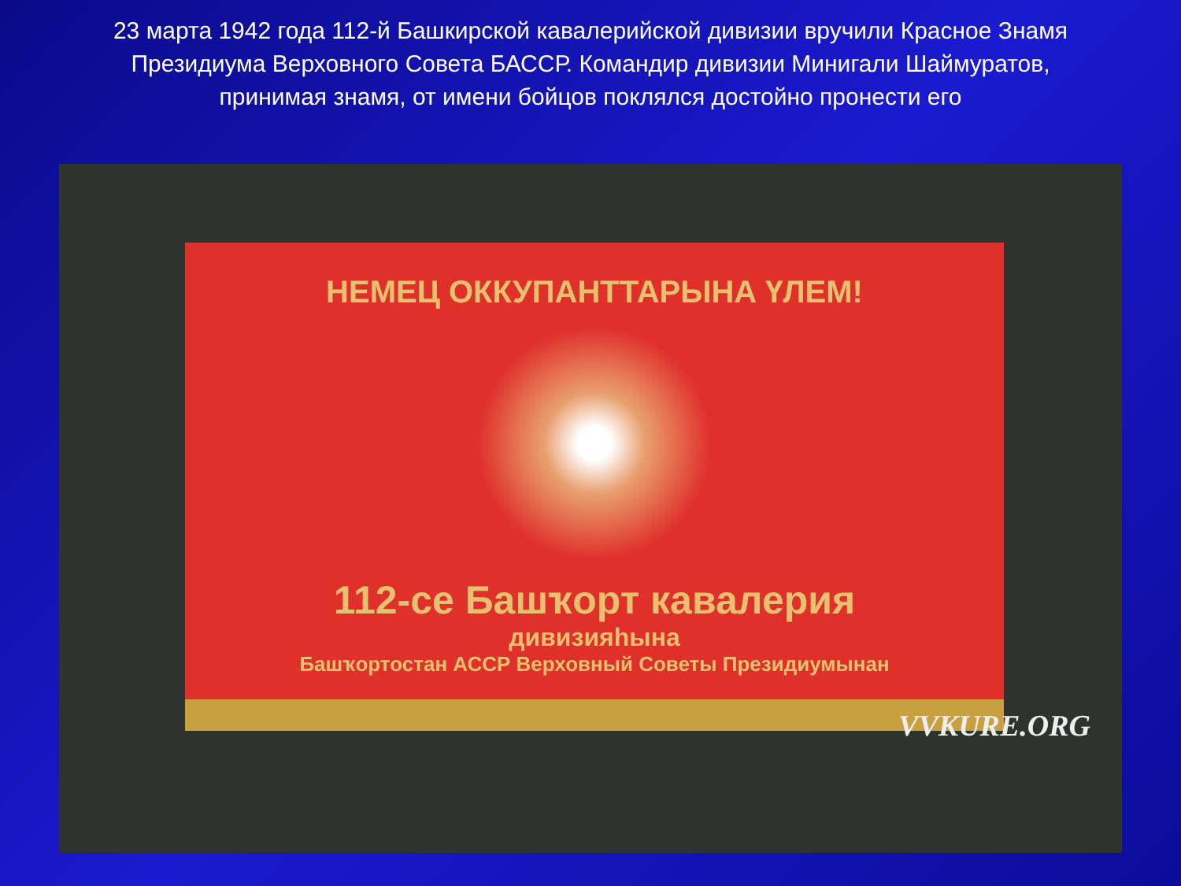23 марта 1942 года 112-й Башкирской кавалерийской дивизии вручили Красное Знамя Президиума Верховного Совета БАССР. Командир дивизии Минигали Шаймуратов, принимая знамя, от имени бойцов поклялся достойно пронести его
НЕМЕЦ ОККУПАНТТАРЫНА ҮЛЕМ!
112-се Башҡорт кавалерия
дивизияһына
Башҡортостан АССР Верховный Советы Президиумынан
VVKURE.ORG